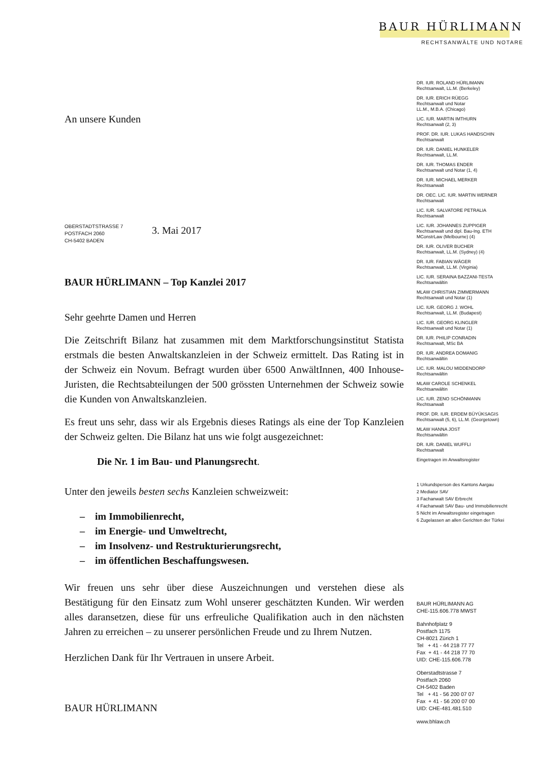BAUR HÜRLIMANN
RECHTSANWÄLTE UND NOTARE
An unsere Kunden
OBERSTADTSTRASSE 7
POSTFACH 2060
CH-5402 BADEN
3. Mai 2017
BAUR HÜRLIMANN – Top Kanzlei 2017
Sehr geehrte Damen und Herren
Die Zeitschrift Bilanz hat zusammen mit dem Marktforschungsinstitut Statista erstmals die besten Anwaltskanzleien in der Schweiz ermittelt. Das Rating ist in der Schweiz ein Novum. Befragt wurden über 6500 AnwältInnen, 400 Inhouse-Juristen, die Rechtsabteilungen der 500 grössten Unternehmen der Schweiz sowie die Kunden von Anwaltskanzleien.
Es freut uns sehr, dass wir als Ergebnis dieses Ratings als eine der Top Kanzleien der Schweiz gelten. Die Bilanz hat uns wie folgt ausgezeichnet:
Die Nr. 1 im Bau- und Planungsrecht.
Unter den jeweils besten sechs Kanzleien schweizweit:
– im Immobilienrecht,
– im Energie- und Umweltrecht,
– im Insolvenz- und Restrukturierungsrecht,
– im öffentlichen Beschaffungswesen.
Wir freuen uns sehr über diese Auszeichnungen und verstehen diese als Bestätigung für den Einsatz zum Wohl unserer geschätzten Kunden. Wir werden alles daransetzen, diese für uns erfreuliche Qualifikation auch in den nächsten Jahren zu erreichen – zu unserer persönlichen Freude und zu Ihrem Nutzen.
Herzlichen Dank für Ihr Vertrauen in unsere Arbeit.
BAUR HÜRLIMANN
DR. IUR. ROLAND HÜRLIMANN
Rechtsanwalt, LL.M. (Berkeley)
DR. IUR. ERICH RÜEGG
Rechtsanwalt und Notar
LL.M., M.B.A. (Chicago)
LIC. IUR. MARTIN IMTHURN
Rechtsanwalt (2, 3)
PROF. DR. IUR. LUKAS HANDSCHIN
Rechtsanwalt
DR. IUR. DANIEL HUNKELER
Rechtsanwalt, LL.M.
DR. IUR. THOMAS ENDER
Rechtsanwalt und Notar (1, 4)
DR. IUR. MICHAEL MERKER
Rechtsanwalt
DR. OEC. LIC. IUR. MARTIN WERNER
Rechtsanwalt
LIC. IUR. SALVATORE PETRALIA
Rechtsanwalt
LIC. IUR. JOHANNES ZUPPIGER
Rechtsanwalt und dipl. Bau-Ing. ETH
MConstrLaw (Melbourne) (4)
DR. IUR. OLIVER BUCHER
Rechtsanwalt, LL.M. (Sydney) (4)
DR. IUR. FABIAN WÄGER
Rechtsanwalt, LL.M. (Virginia)
LIC. IUR. SERAINA BAZZANI-TESTA
Rechtsanwältin
MLAW CHRISTIAN ZIMMERMANN
Rechtsanwalt und Notar (1)
LIC. IUR. GEORG J. WOHL
Rechtsanwalt, LL.M. (Budapest)
LIC. IUR. GEORG KLINGLER
Rechtsanwalt und Notar (1)
DR. IUR. PHILIP CONRADIN
Rechtsanwalt, MSc BA
DR. IUR. ANDREA DOMANIG
Rechtsanwältin
LIC. IUR. MALOU MIDDENDORP
Rechtsanwältin
MLAW CAROLE SCHENKEL
Rechtsanwältin
LIC. IUR. ZENO SCHÖNMANN
Rechtsanwalt
PROF. DR. IUR. ERDEM BÜYÜKSAGIS
Rechtsanwalt (5, 6), LL.M. (Georgetown)
MLAW HANNA JOST
Rechtsanwältin
DR. IUR. DANIEL WUFFLI
Rechtsanwalt
Eingetragen im Anwaltsregister
1 Urkundsperson des Kantons Aargau
2 Mediator SAV
3 Fachanwalt SAV Erbrecht
4 Fachanwalt SAV Bau- und Immobilienrecht
5 Nicht im Anwaltsregister eingetragen
6 Zugelassen an allen Gerichten der Türkei
BAUR HÜRLIMANN AG
CHE-115.606.778 MWST
Bahnhofplatz 9
Postfach 1175
CH-8021 Zürich 1
Tel + 41 - 44 218 77 77
Fax + 41 - 44 218 77 70
UID: CHE-115.606.778
Oberstadtstrasse 7
Postfach 2060
CH-5402 Baden
Tel + 41 - 56 200 07 07
Fax + 41 - 56 200 07 00
UID: CHE-481.481.510
www.bhlaw.ch